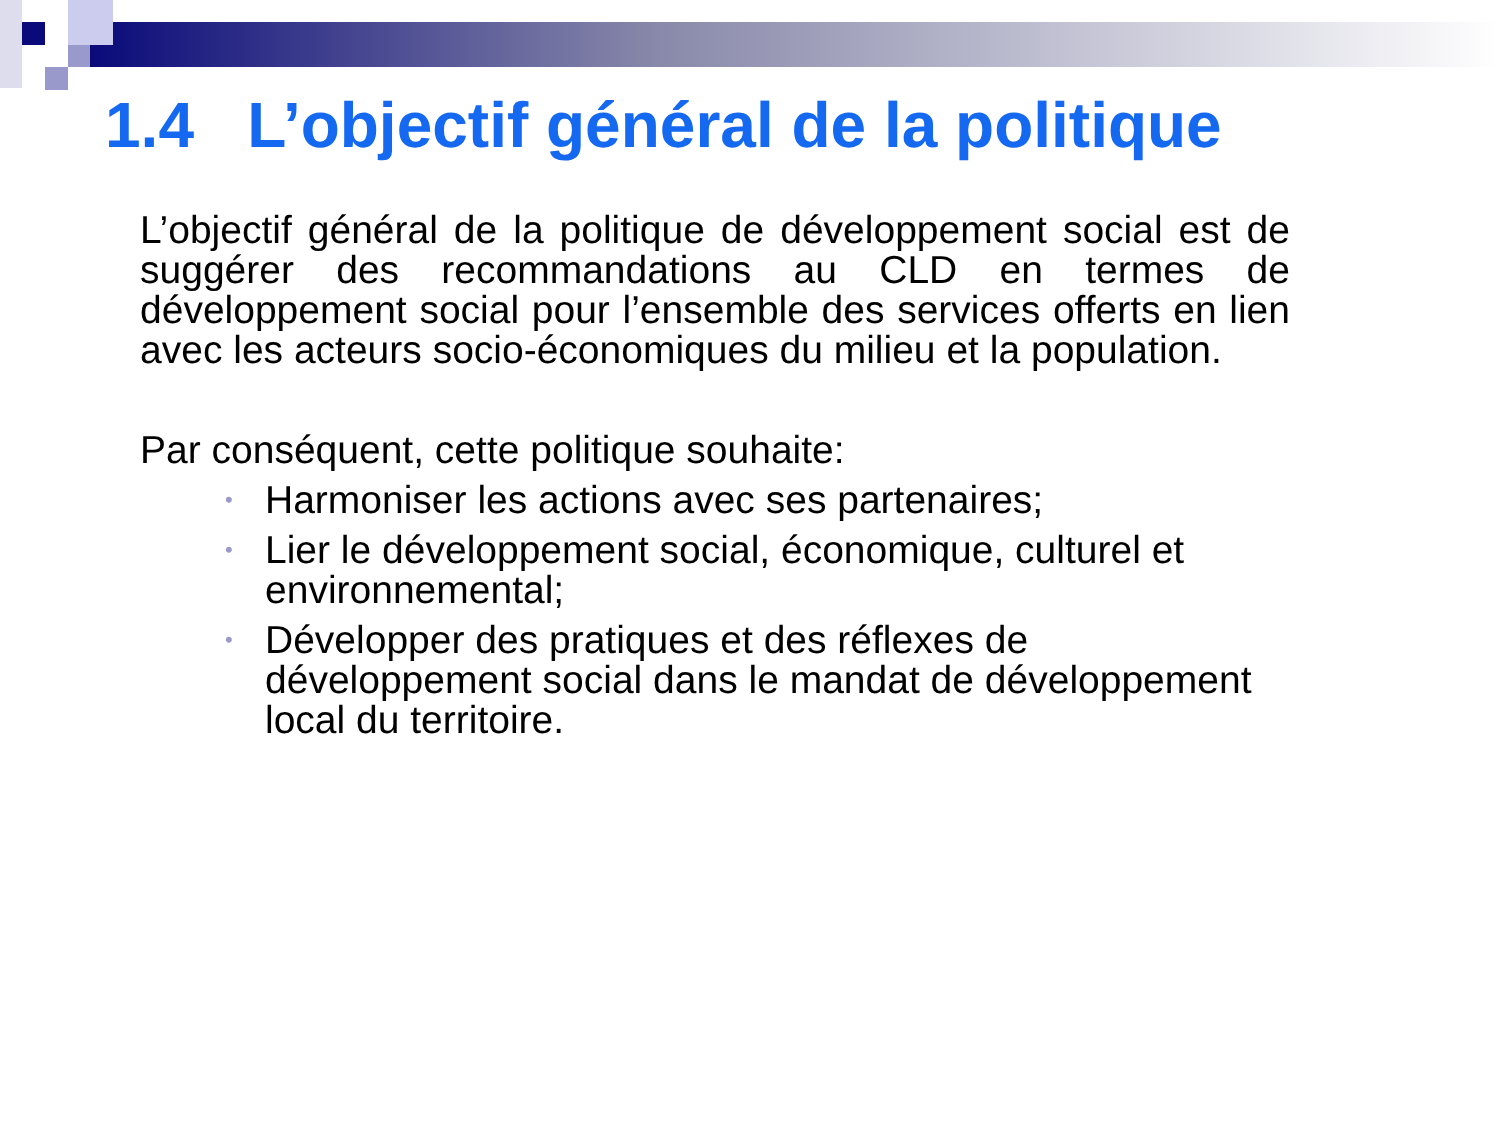1.4 L’objectif général de la politique
L’objectif général de la politique de développement social est de suggérer des recommandations au CLD en termes de développement social pour l’ensemble des services offerts en lien avec les acteurs socio-économiques du milieu et la population.
Par conséquent, cette politique souhaite:
• Harmoniser les actions avec ses partenaires;
• Lier le développement social, économique, culturel et environnemental;
• Développer des pratiques et des réflexes de développement social dans le mandat de développement local du territoire.